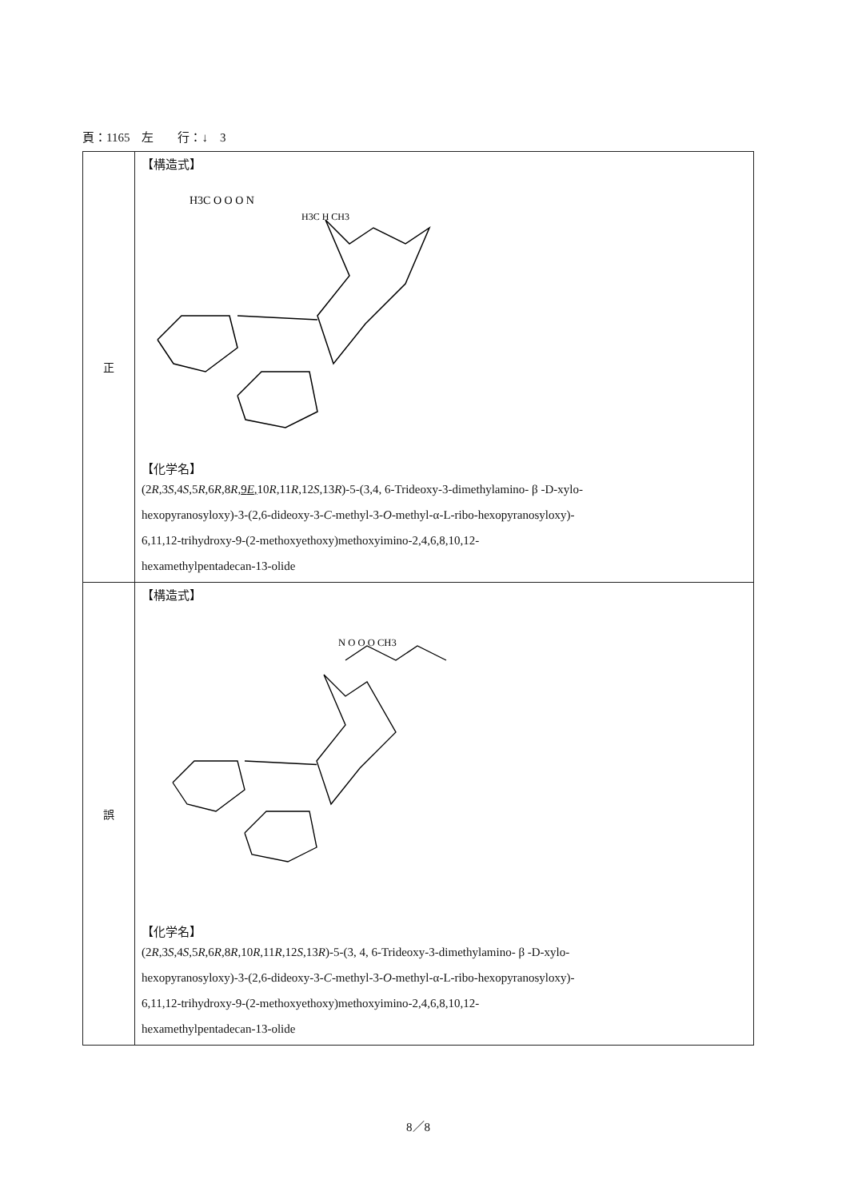頁：1165　左　　行：↓　3
| 正 | 【構造式】 H3C O O O N H3C H CH3 【化学名】 (2 R ,3 S ,4 S ,5 R ,6 R ,8 R , 9 E , 10 R ,11 R ,12 S ,13 R )-5-(3,4, 6-Trideoxy-3-dimethylamino- β -D-xylo- hexopyranosyloxy)-3-(2,6-dideoxy-3- C -methyl-3- O -methyl-α-L-ribo-hexopyranosyloxy)- 6,11,12-trihydroxy-9-(2-methoxyethoxy)methoxyimino-2,4,6,8,10,12- hexamethylpentadecan-13-olide |
| 誤 | 【構造式】 N O O O CH3 【化学名】 (2 R ,3 S ,4 S ,5 R ,6 R ,8 R ,10 R ,11 R ,12 S ,13 R )-5-(3, 4, 6-Trideoxy-3-dimethylamino- β -D-xylo- hexopyranosyloxy)-3-(2,6-dideoxy-3- C -methyl-3- O -methyl-α-L-ribo-hexopyranosyloxy)- 6,11,12-trihydroxy-9-(2-methoxyethoxy)methoxyimino-2,4,6,8,10,12- hexamethylpentadecan-13-olide |
8／8